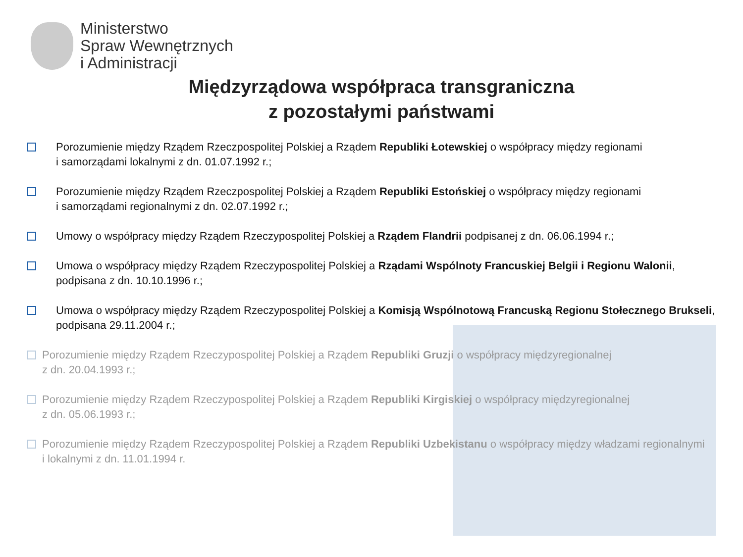Ministerstwo
Spraw Wewnętrznych
i Administracji
Międzyrządowa współpraca transgraniczna
z pozostałymi państwami
Porozumienie między Rządem Rzeczpospolitej Polskiej a Rządem Republiki Łotewskiej o współpracy między regionami
i samorządami lokalnymi z dn. 01.07.1992 r.;
Porozumienie między Rządem Rzeczpospolitej Polskiej a Rządem Republiki Estońskiej o współpracy między regionami
i samorządami regionalnymi z dn. 02.07.1992 r.;
Umowy o współpracy między Rządem Rzeczypospolitej Polskiej a Rządem Flandrii podpisanej z dn. 06.06.1994 r.;
Umowa o współpracy między Rządem Rzeczypospolitej Polskiej a Rządami Wspólnoty Francuskiej Belgii i Regionu Walonii,
podpisana z dn. 10.10.1996 r.;
Umowa o współpracy między Rządem Rzeczypospolitej Polskiej a Komisją Wspólnotową Francuską Regionu Stołecznego Brukseli,
podpisana 29.11.2004 r.;
Porozumienie między Rządem Rzeczypospolitej Polskiej a Rządem Republiki Gruzji o współpracy międzyregionalnej
z dn. 20.04.1993 r.;
Porozumienie między Rządem Rzeczypospolitej Polskiej a Rządem Republiki Kirgiskiej o współpracy międzyregionalnej
z dn. 05.06.1993 r.;
Porozumienie między Rządem Rzeczypospolitej Polskiej a Rządem Republiki Uzbekistanu o współpracy między władzami regionalnymi
i lokalnymi z dn. 11.01.1994 r.